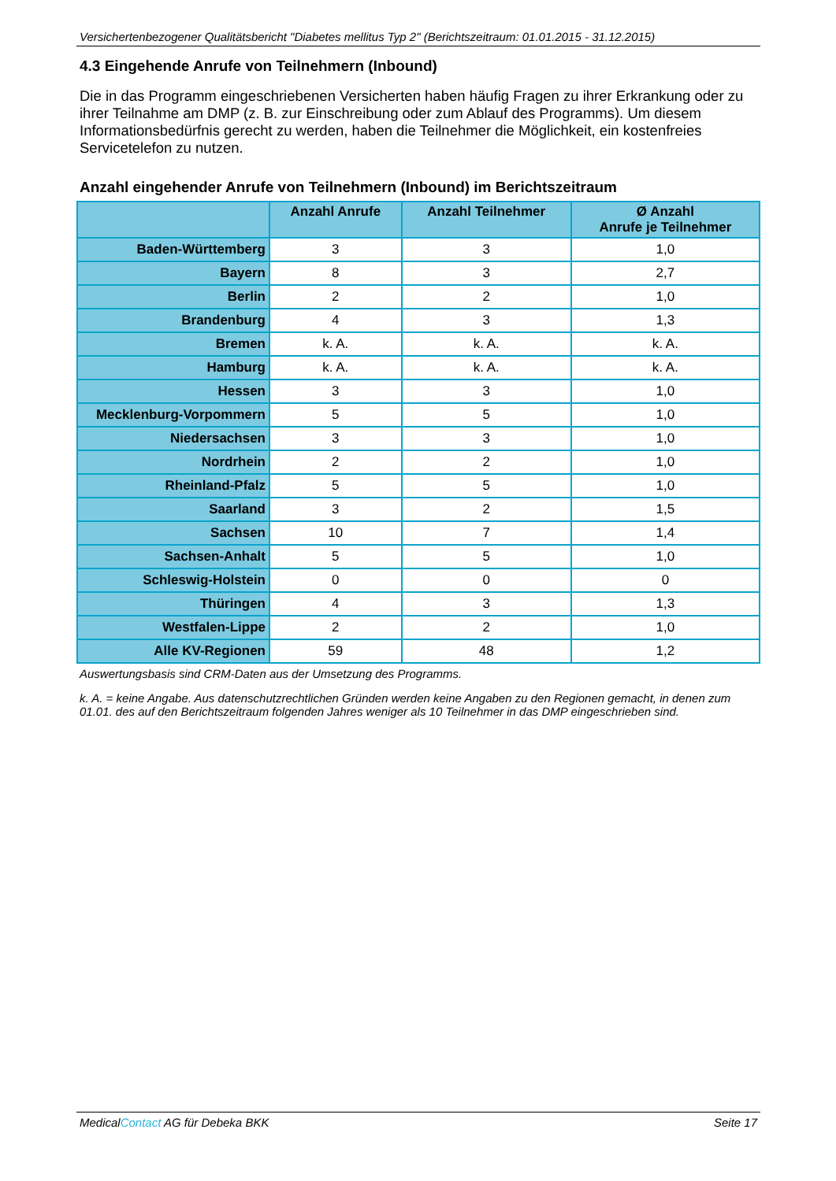Versichertenbezogener Qualitätsbericht "Diabetes mellitus Typ 2" (Berichtszeitraum: 01.01.2015 - 31.12.2015)
4.3 Eingehende Anrufe von Teilnehmern (Inbound)
Die in das Programm eingeschriebenen Versicherten haben häufig Fragen zu ihrer Erkrankung oder zu ihrer Teilnahme am DMP (z. B. zur Einschreibung oder zum Ablauf des Programms). Um diesem Informationsbedürfnis gerecht zu werden, haben die Teilnehmer die Möglichkeit, ein kostenfreies Servicetelefon zu nutzen.
Anzahl eingehender Anrufe von Teilnehmern (Inbound) im Berichtszeitraum
| | Anzahl Anrufe | Anzahl Teilnehmer | Ø Anzahl Anrufe je Teilnehmer |
| --- | --- | --- | --- |
| Baden-Württemberg | 3 | 3 | 1,0 |
| Bayern | 8 | 3 | 2,7 |
| Berlin | 2 | 2 | 1,0 |
| Brandenburg | 4 | 3 | 1,3 |
| Bremen | k. A. | k. A. | k. A. |
| Hamburg | k. A. | k. A. | k. A. |
| Hessen | 3 | 3 | 1,0 |
| Mecklenburg-Vorpommern | 5 | 5 | 1,0 |
| Niedersachsen | 3 | 3 | 1,0 |
| Nordrhein | 2 | 2 | 1,0 |
| Rheinland-Pfalz | 5 | 5 | 1,0 |
| Saarland | 3 | 2 | 1,5 |
| Sachsen | 10 | 7 | 1,4 |
| Sachsen-Anhalt | 5 | 5 | 1,0 |
| Schleswig-Holstein | 0 | 0 | 0 |
| Thüringen | 4 | 3 | 1,3 |
| Westfalen-Lippe | 2 | 2 | 1,0 |
| Alle KV-Regionen | 59 | 48 | 1,2 |
Auswertungsbasis sind CRM-Daten aus der Umsetzung des Programms.
k. A. = keine Angabe. Aus datenschutzrechtlichen Gründen werden keine Angaben zu den Regionen gemacht, in denen zum 01.01. des auf den Berichtszeitraum folgenden Jahres weniger als 10 Teilnehmer in das DMP eingeschrieben sind.
MedicalContact AG für Debeka BKK Seite 17